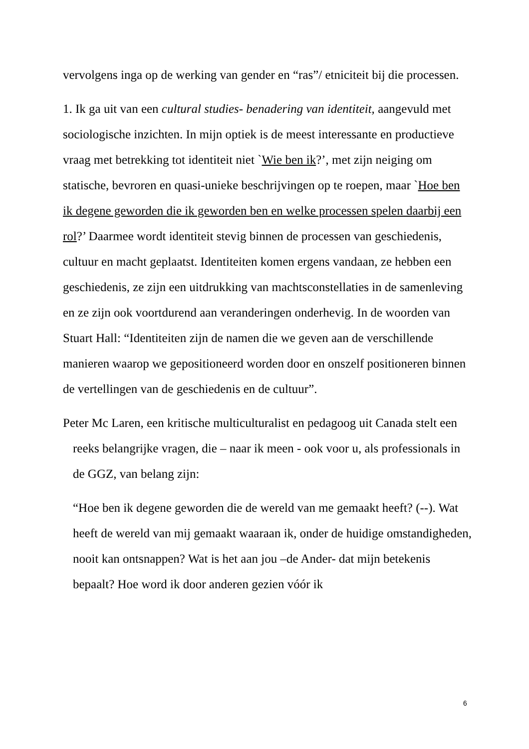vervolgens inga op de werking van gender en “ras”/ etniciteit bij die processen.
1. Ik ga uit van een cultural studies- benadering van identiteit, aangevuld met sociologische inzichten. In mijn optiek is de meest interessante en productieve vraag met betrekking tot identiteit niet `Wie ben ik?’, met zijn neiging om statische, bevroren en quasi-unieke beschrijvingen op te roepen, maar `Hoe ben ik degene geworden die ik geworden ben en welke processen spelen daarbij een rol?’ Daarmee wordt identiteit stevig binnen de processen van geschiedenis, cultuur en macht geplaatst. Identiteiten komen ergens vandaan, ze hebben een geschiedenis, ze zijn een uitdrukking van machtsconstellaties in de samenleving en ze zijn ook voortdurend aan veranderingen onderhevig. In de woorden van Stuart Hall: “Identiteiten zijn de namen die we geven aan de verschillende manieren waarop we gepositioneerd worden door en onszelf positioneren binnen de vertellingen van de geschiedenis en de cultuur”.
Peter Mc Laren, een kritische multiculturalist en pedagoog uit Canada stelt een reeks belangrijke vragen, die – naar ik meen - ook voor u, als professionals in de GGZ, van belang zijn:
“Hoe ben ik degene geworden die de wereld van me gemaakt heeft? (--). Wat heeft de wereld van mij gemaakt waaraan ik, onder de huidige omstandigheden, nooit kan ontsnappen? Wat is het aan jou –de Ander- dat mijn betekenis bepaalt? Hoe word ik door anderen gezien vóór ik
6